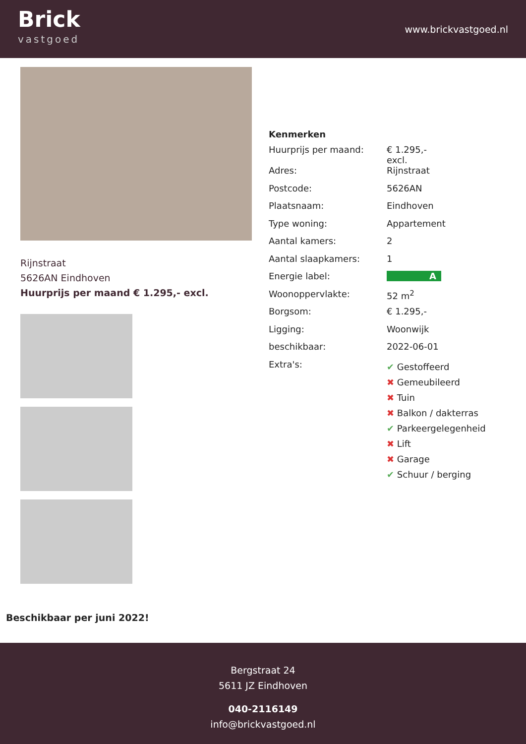Brick
vastgoed
www.brickvastgoed.nl
Rijnstraat
5626AN Eindhoven
Huurprijs per maand € 1.295,- excl.
Kenmerken
| Huurprijs per maand: | € 1.295,- excl. |
| Adres: | Rijnstraat |
| Postcode: | 5626AN |
| Plaatsnaam: | Eindhoven |
| Type woning: | Appartement |
| Aantal kamers: | 2 |
| Aantal slaapkamers: | 1 |
| Energie label: | A |
| Woonoppervlakte: | 52 m<sup>2</sup> |
| Borgsom: | € 1.295,- |
| Ligging: | Woonwijk |
| beschikbaar: | 2022-06-01 |
| Extra's: | ✔ Gestoffeerd ✖ Gemeubileerd ✖ Tuin ✖ Balkon / dakterras ✔ Parkeergelegenheid ✖ Lift ✖ Garage ✔ Schuur / berging |
Beschikbaar per juni 2022!
Bergstraat 24
5611 JZ Eindhoven
040-2116149
info@brickvastgoed.nl